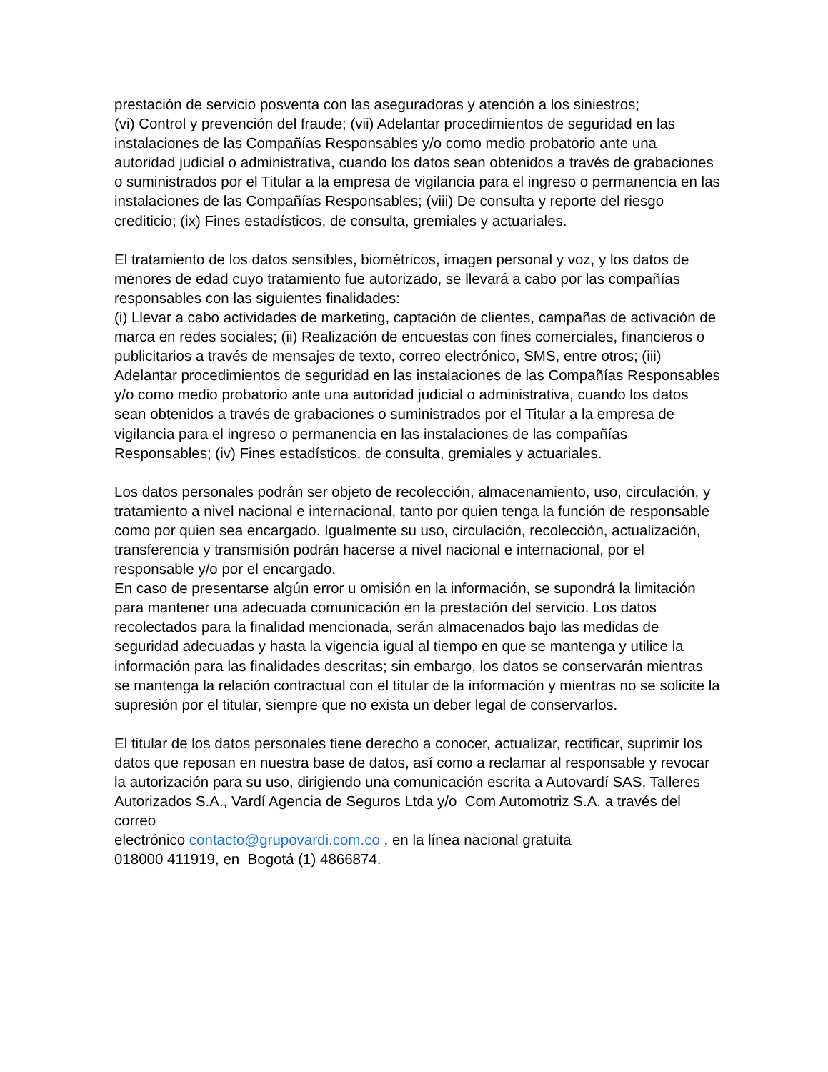prestación de servicio posventa con las aseguradoras y atención a los siniestros;
(vi) Control y prevención del fraude; (vii) Adelantar procedimientos de seguridad en las instalaciones de las Compañías Responsables y/o como medio probatorio ante una autoridad judicial o administrativa, cuando los datos sean obtenidos a través de grabaciones o suministrados por el Titular a la empresa de vigilancia para el ingreso o permanencia en las instalaciones de las Compañías Responsables; (viii) De consulta y reporte del riesgo crediticio; (ix) Fines estadísticos, de consulta, gremiales y actuariales.
El tratamiento de los datos sensibles, biométricos, imagen personal y voz, y los datos de menores de edad cuyo tratamiento fue autorizado, se llevará a cabo por las compañías responsables con las siguientes finalidades:
(i) Llevar a cabo actividades de marketing, captación de clientes, campañas de activación de marca en redes sociales; (ii) Realización de encuestas con fines comerciales, financieros o publicitarios a través de mensajes de texto, correo electrónico, SMS, entre otros; (iii) Adelantar procedimientos de seguridad en las instalaciones de las Compañías Responsables y/o como medio probatorio ante una autoridad judicial o administrativa, cuando los datos sean obtenidos a través de grabaciones o suministrados por el Titular a la empresa de vigilancia para el ingreso o permanencia en las instalaciones de las compañías Responsables; (iv) Fines estadísticos, de consulta, gremiales y actuariales.
Los datos personales podrán ser objeto de recolección, almacenamiento, uso, circulación, y tratamiento a nivel nacional e internacional, tanto por quien tenga la función de responsable como por quien sea encargado. Igualmente su uso, circulación, recolección, actualización, transferencia y transmisión podrán hacerse a nivel nacional e internacional, por el responsable y/o por el encargado.
En caso de presentarse algún error u omisión en la información, se supondrá la limitación para mantener una adecuada comunicación en la prestación del servicio. Los datos recolectados para la finalidad mencionada, serán almacenados bajo las medidas de seguridad adecuadas y hasta la vigencia igual al tiempo en que se mantenga y utilice la información para las finalidades descritas; sin embargo, los datos se conservarán mientras se mantenga la relación contractual con el titular de la información y mientras no se solicite la supresión por el titular, siempre que no exista un deber legal de conservarlos.
El titular de los datos personales tiene derecho a conocer, actualizar, rectificar, suprimir los datos que reposan en nuestra base de datos, así como a reclamar al responsable y revocar la autorización para su uso, dirigiendo una comunicación escrita a Autovardí SAS, Talleres Autorizados S.A., Vardí Agencia de Seguros Ltda y/o Com Automotriz S.A. a través del correo
electrónico contacto@grupovardi.com.co , en la línea nacional gratuita
018000 411919, en Bogotá (1) 4866874.